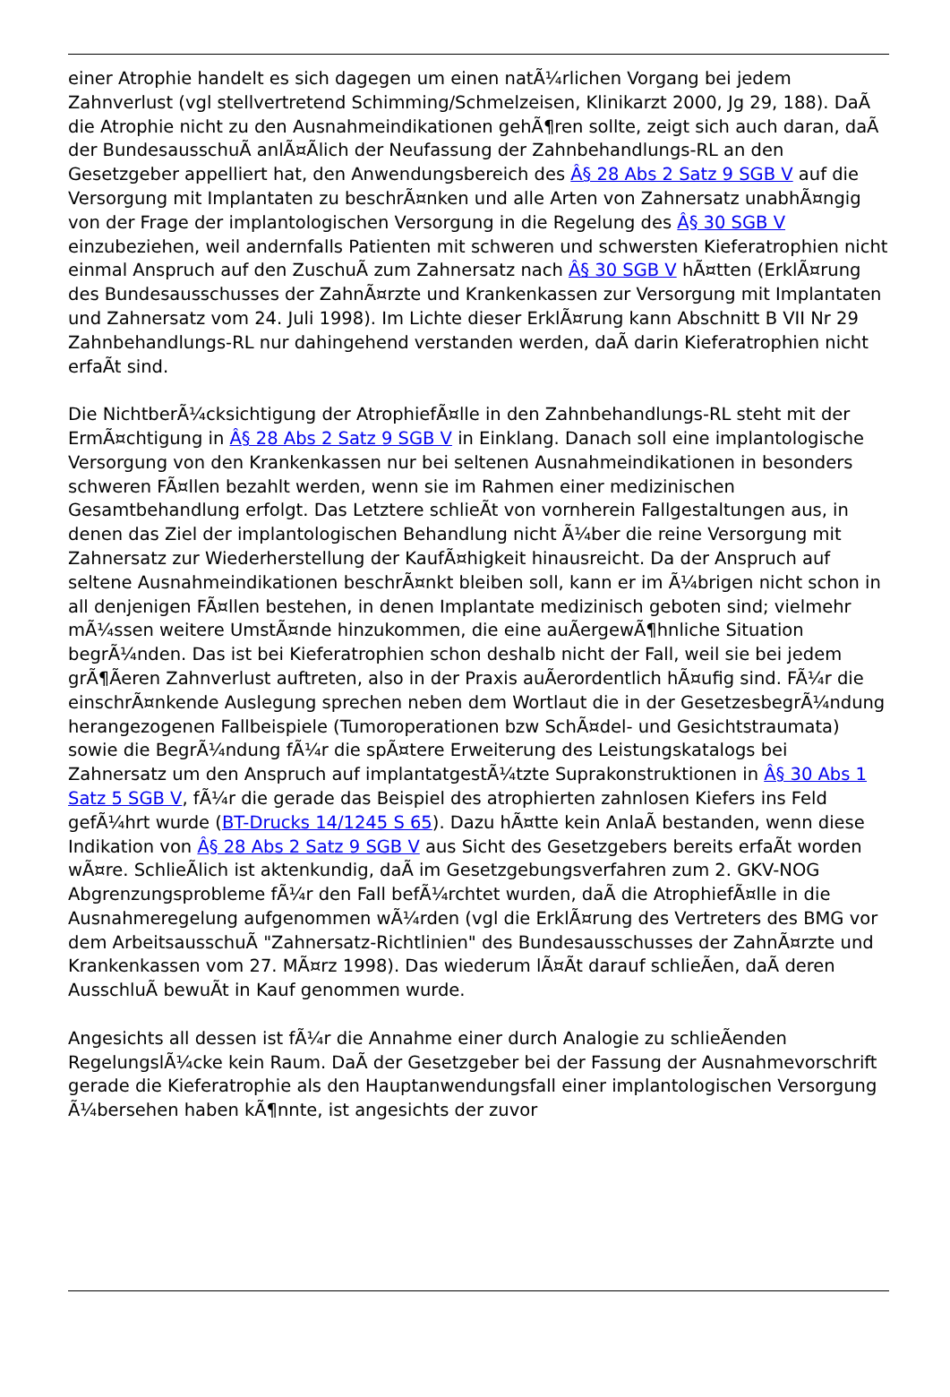einer Atrophie handelt es sich dagegen um einen natÃ¼rlichen Vorgang bei jedem Zahnverlust (vgl stellvertretend Schimming/Schmelzeisen, Klinikarzt 2000, Jg 29, 188). DaÃ die Atrophie nicht zu den Ausnahmeindikationen gehÃ¶ren sollte, zeigt sich auch daran, daÃ der BundesausschuÃ anlÃ¤Ãlich der Neufassung der Zahnbehandlungs-RL an den Gesetzgeber appelliert hat, den Anwendungsbereich des Â§ 28 Abs 2 Satz 9 SGB V auf die Versorgung mit Implantaten zu beschrÃ¤nken und alle Arten von Zahnersatz unabhÃ¤ngig von der Frage der implantologischen Versorgung in die Regelung des Â§ 30 SGB V einzubeziehen, weil andernfalls Patienten mit schweren und schwersten Kieferatrophien nicht einmal Anspruch auf den ZuschuÃ zum Zahnersatz nach Â§ 30 SGB V hÃ¤tten (ErklÃ¤rung des Bundesausschusses der ZahnÃ¤rzte und Krankenkassen zur Versorgung mit Implantaten und Zahnersatz vom 24. Juli 1998). Im Lichte dieser ErklÃ¤rung kann Abschnitt B VII Nr 29 Zahnbehandlungs-RL nur dahingehend verstanden werden, daÃ darin Kieferatrophien nicht erfaÃt sind.
Die NichtberÃ¼cksichtigung der AtrophiefÃ¤lle in den Zahnbehandlungs-RL steht mit der ErmÃ¤chtigung in Â§ 28 Abs 2 Satz 9 SGB V in Einklang. Danach soll eine implantologische Versorgung von den Krankenkassen nur bei seltenen Ausnahmeindikationen in besonders schweren FÃ¤llen bezahlt werden, wenn sie im Rahmen einer medizinischen Gesamtbehandlung erfolgt. Das Letztere schlieÃt von vornherein Fallgestaltungen aus, in denen das Ziel der implantologischen Behandlung nicht Ã¼ber die reine Versorgung mit Zahnersatz zur Wiederherstellung der KaufÃ¤higkeit hinausreicht. Da der Anspruch auf seltene Ausnahmeindikationen beschrÃ¤nkt bleiben soll, kann er im Ã¼brigen nicht schon in all denjenigen FÃ¤llen bestehen, in denen Implantate medizinisch geboten sind; vielmehr mÃ¼ssen weitere UmstÃ¤nde hinzukommen, die eine auÃergewÃ¶hnliche Situation begrÃ¼nden. Das ist bei Kieferatrophien schon deshalb nicht der Fall, weil sie bei jedem grÃ¶Ãeren Zahnverlust auftreten, also in der Praxis auÃerordentlich hÃ¤ufig sind. FÃ¼r die einschrÃ¤nkende Auslegung sprechen neben dem Wortlaut die in der GesetzesbegrÃ¼ndung herangezogenen Fallbeispiele (Tumoroperationen bzw SchÃ¤del- und Gesichtstraumata) sowie die BegrÃ¼ndung fÃ¼r die spÃ¤tere Erweiterung des Leistungskatalogs bei Zahnersatz um den Anspruch auf implantatgestÃ¼tzte Suprakonstruktionen in Â§ 30 Abs 1 Satz 5 SGB V, fÃ¼r die gerade das Beispiel des atrophierten zahnlosen Kiefers ins Feld gefÃ¼hrt wurde (BT-Drucks 14/1245 S 65). Dazu hÃ¤tte kein AnlaÃ bestanden, wenn diese Indikation von Â§ 28 Abs 2 Satz 9 SGB V aus Sicht des Gesetzgebers bereits erfaÃt worden wÃ¤re. SchlieÃlich ist aktenkundig, daÃ im Gesetzgebungsverfahren zum 2. GKV-NOG Abgrenzungsprobleme fÃ¼r den Fall befÃ¼rchtet wurden, daÃ die AtrophiefÃ¤lle in die Ausnahmeregelung aufgenommen wÃ¼rden (vgl die ErklÃ¤rung des Vertreters des BMG vor dem ArbeitsausschuÃ "Zahnersatz-Richtlinien" des Bundesausschusses der ZahnÃ¤rzte und Krankenkassen vom 27. MÃ¤rz 1998). Das wiederum lÃ¤Ãt darauf schlieÃen, daÃ deren AusschluÃ bewuÃt in Kauf genommen wurde.
Angesichts all dessen ist fÃ¼r die Annahme einer durch Analogie zu schlieÃenden RegelungslÃ¼cke kein Raum. DaÃ der Gesetzgeber bei der Fassung der Ausnahmevorschrift gerade die Kieferatrophie als den Hauptanwendungsfall einer implantologischen Versorgung Ã¼bersehen haben kÃ¶nnte, ist angesichts der zuvor